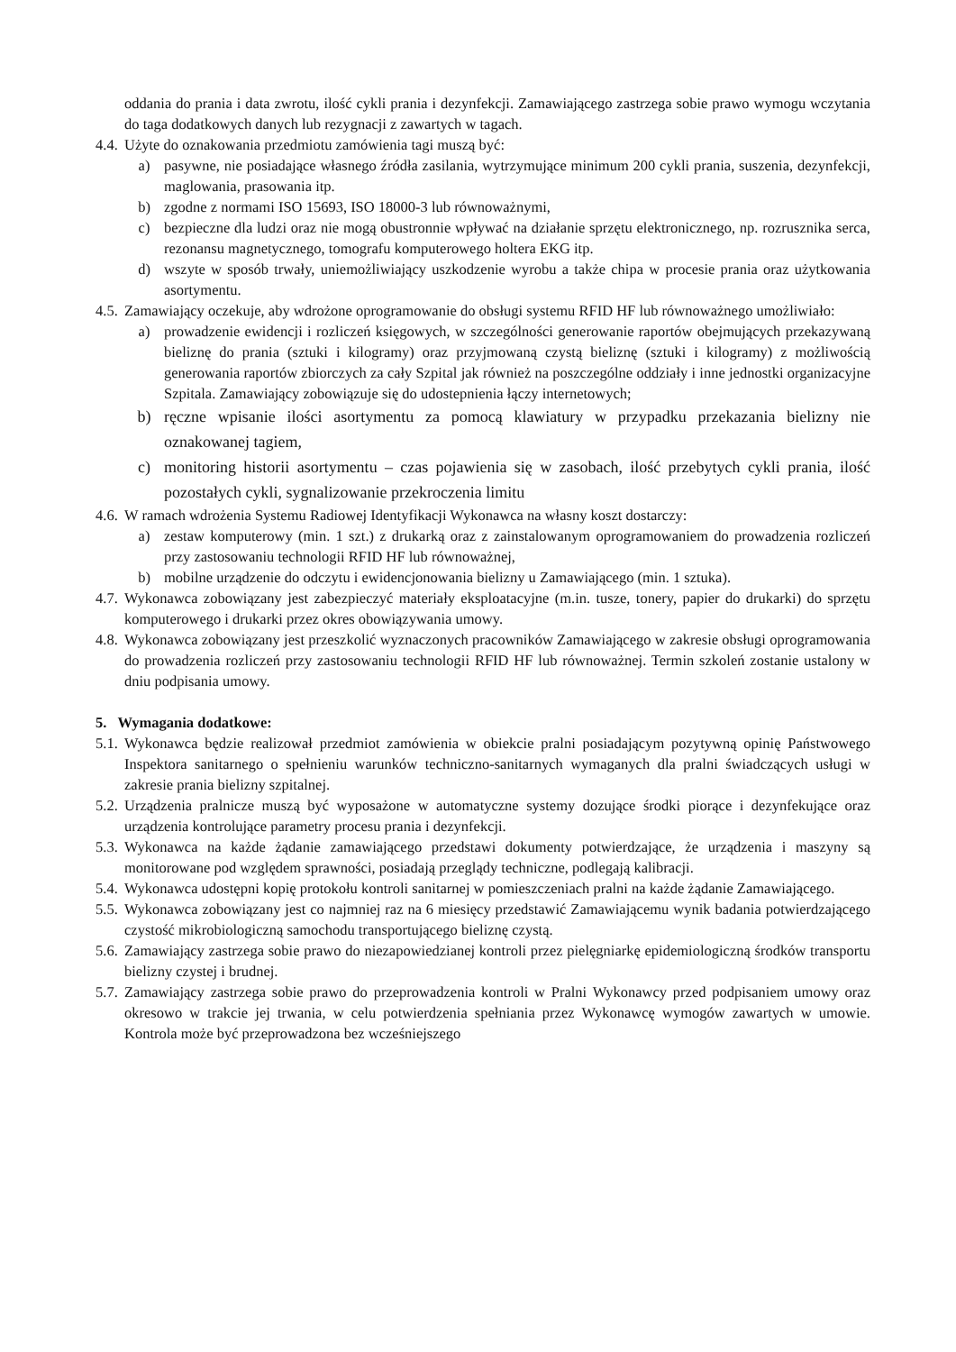oddania do prania i data zwrotu, ilość cykli prania i dezynfekcji. Zamawiającego zastrzega sobie prawo wymogu wczytania do taga dodatkowych danych lub rezygnacji z zawartych w tagach.
4.4. Użyte do oznakowania przedmiotu zamówienia tagi muszą być:
a) pasywne, nie posiadające własnego źródła zasilania, wytrzymujące minimum 200 cykli prania, suszenia, dezynfekcji, maglowania, prasowania itp.
b) zgodne z normami ISO 15693, ISO 18000-3 lub równoważnymi,
c) bezpieczne dla ludzi oraz nie mogą obustronnie wpływać na działanie sprzętu elektronicznego, np. rozrusznika serca, rezonansu magnetycznego, tomografu komputerowego holtera EKG itp.
d) wszyte w sposób trwały, uniemożliwiający uszkodzenie wyrobu a także chipa w procesie prania oraz użytkowania asortymentu.
4.5. Zamawiający oczekuje, aby wdrożone oprogramowanie do obsługi systemu RFID HF lub równoważnego umożliwiało:
a) prowadzenie ewidencji i rozliczeń księgowych, w szczególności generowanie raportów obejmujących przekazywaną bieliznę do prania (sztuki i kilogramy) oraz przyjmowaną czystą bieliznę (sztuki i kilogramy) z możliwością generowania raportów zbiorczych za cały Szpital jak również na poszczególne oddziały i inne jednostki organizacyjne Szpitala. Zamawiający zobowiązuje się do udostepnienia łączy internetowych;
b) ręczne wpisanie ilości asortymentu za pomocą klawiatury w przypadku przekazania bielizny nie oznakowanej tagiem,
c) monitoring historii asortymentu – czas pojawienia się w zasobach, ilość przebytych cykli prania, ilość pozostałych cykli, sygnalizowanie przekroczenia limitu
4.6. W ramach wdrożenia Systemu Radiowej Identyfikacji Wykonawca na własny koszt dostarczy:
a) zestaw komputerowy (min. 1 szt.) z drukarką oraz z zainstalowanym oprogramowaniem do prowadzenia rozliczeń przy zastosowaniu technologii RFID HF lub równoważnej,
b) mobilne urządzenie do odczytu i ewidencjonowania bielizny u Zamawiającego (min. 1 sztuka).
4.7. Wykonawca zobowiązany jest zabezpieczyć materiały eksploatacyjne (m.in. tusze, tonery, papier do drukarki) do sprzętu komputerowego i drukarki przez okres obowiązywania umowy.
4.8. Wykonawca zobowiązany jest przeszkolić wyznaczonych pracowników Zamawiającego w zakresie obsługi oprogramowania do prowadzenia rozliczeń przy zastosowaniu technologii RFID HF lub równoważnej. Termin szkoleń zostanie ustalony w dniu podpisania umowy.
5. Wymagania dodatkowe:
5.1. Wykonawca będzie realizował przedmiot zamówienia w obiekcie pralni posiadającym pozytywną opinię Państwowego Inspektora sanitarnego o spełnieniu warunków techniczno-sanitarnych wymaganych dla pralni świadczących usługi w zakresie prania bielizny szpitalnej.
5.2. Urządzenia pralnicze muszą być wyposażone w automatyczne systemy dozujące środki piorące i dezynfekujące oraz urządzenia kontrolujące parametry procesu prania i dezynfekcji.
5.3. Wykonawca na każde żądanie zamawiającego przedstawi dokumenty potwierdzające, że urządzenia i maszyny są monitorowane pod względem sprawności, posiadają przeglądy techniczne, podlegają kalibracji.
5.4. Wykonawca udostępni kopię protokołu kontroli sanitarnej w pomieszczeniach pralni na każde żądanie Zamawiającego.
5.5. Wykonawca zobowiązany jest co najmniej raz na 6 miesięcy przedstawić Zamawiającemu wynik badania potwierdzającego czystość mikrobiologiczną samochodu transportującego bieliznę czystą.
5.6. Zamawiający zastrzega sobie prawo do niezapowiedzianej kontroli przez pielęgniarkę epidemiologiczną środków transportu bielizny czystej i brudnej.
5.7. Zamawiający zastrzega sobie prawo do przeprowadzenia kontroli w Pralni Wykonawcy przed podpisaniem umowy oraz okresowo w trakcie jej trwania, w celu potwierdzenia spełniania przez Wykonawcę wymogów zawartych w umowie. Kontrola może być przeprowadzona bez wcześniejszego